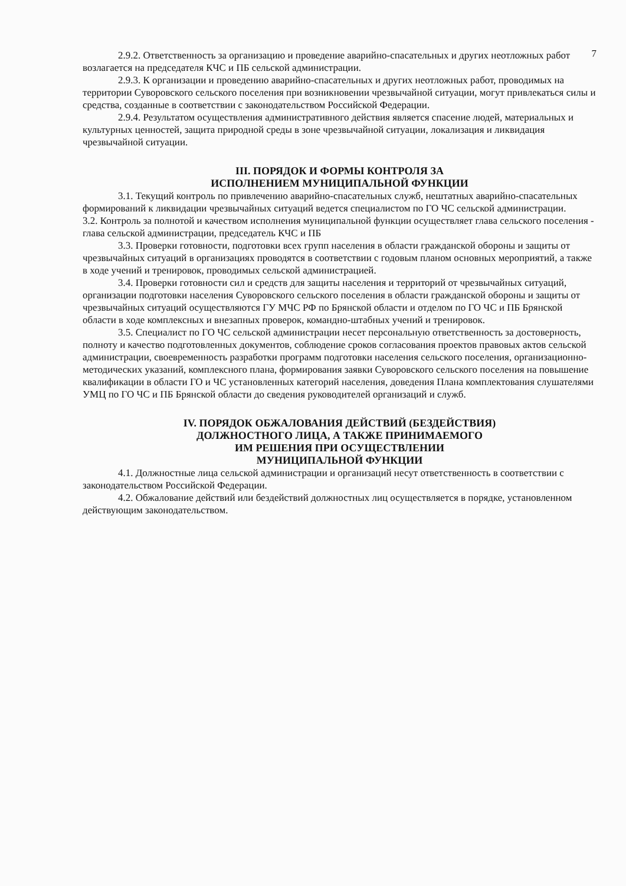7
2.9.2. Ответственность за организацию и проведение аварийно-спасательных и других неотложных работ возлагается на председателя КЧС и ПБ сельской администрации.
2.9.3. К организации и проведению аварийно-спасательных и других неотложных работ, проводимых на территории Суворовского сельского поселения при возникновении чрезвычайной ситуации, могут привлекаться силы и средства, созданные в соответствии с законодательством Российской Федерации.
2.9.4. Результатом осуществления административного действия является спасение людей, материальных и культурных ценностей, защита природной среды в зоне чрезвычайной ситуации, локализация и ликвидация чрезвычайной ситуации.
III. ПОРЯДОК И ФОРМЫ КОНТРОЛЯ ЗА
ИСПОЛНЕНИЕМ МУНИЦИПАЛЬНОЙ ФУНКЦИИ
3.1. Текущий контроль по привлечению аварийно-спасательных служб, нештатных аварийно-спасательных формирований к ликвидации чрезвычайных ситуаций ведется специалистом по ГО ЧС сельской администрации.
3.2. Контроль за полнотой и качеством исполнения муниципальной функции осуществляет глава сельского поселения - глава сельской администрации, председатель КЧС и ПБ
3.3. Проверки готовности, подготовки всех групп населения в области гражданской обороны и защиты от чрезвычайных ситуаций в организациях проводятся в соответствии с годовым планом основных мероприятий, а также в ходе учений и тренировок, проводимых сельской администрацией.
3.4. Проверки готовности сил и средств для защиты населения и территорий от чрезвычайных ситуаций, организации подготовки населения Суворовского сельского поселения в области гражданской обороны и защиты от чрезвычайных ситуаций осуществляются ГУ МЧС РФ по Брянской области и отделом по ГО ЧС и ПБ Брянской области в ходе комплексных и внезапных проверок, командно-штабных учений и тренировок.
3.5. Специалист по ГО ЧС сельской администрации несет персональную ответственность за достоверность, полноту и качество подготовленных документов, соблюдение сроков согласования проектов правовых актов сельской администрации, своевременность разработки программ подготовки населения сельского поселения, организационно-методических указаний, комплексного плана, формирования заявки Суворовского сельского поселения на повышение квалификации в области ГО и ЧС установленных категорий населения, доведения Плана комплектования слушателями УМЦ по ГО ЧС и ПБ Брянской области до сведения руководителей организаций и служб.
IV. ПОРЯДОК ОБЖАЛОВАНИЯ ДЕЙСТВИЙ (БЕЗДЕЙСТВИЯ)
ДОЛЖНОСТНОГО ЛИЦА, А ТАКЖЕ ПРИНИМАЕМОГО
ИМ РЕШЕНИЯ ПРИ ОСУЩЕСТВЛЕНИИ
МУНИЦИПАЛЬНОЙ ФУНКЦИИ
4.1. Должностные лица сельской администрации и организаций несут ответственность в соответствии с законодательством Российской Федерации.
4.2. Обжалование действий или бездействий должностных лиц осуществляется в порядке, установленном действующим законодательством.